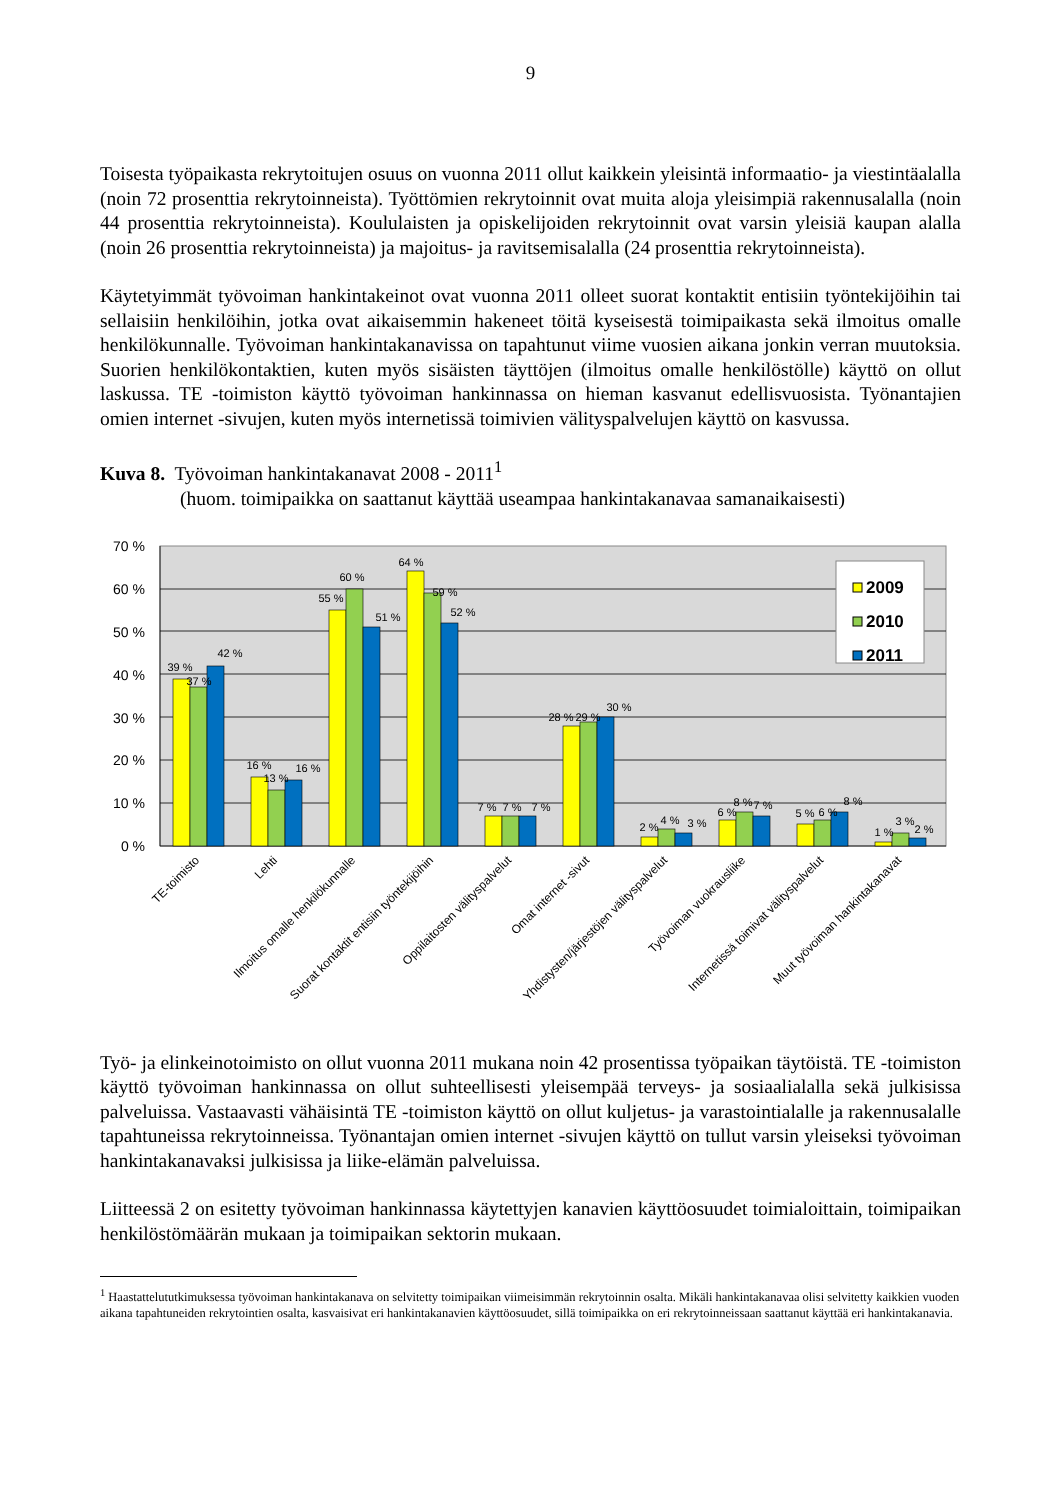9
Toisesta työpaikasta rekrytoitujen osuus on vuonna 2011 ollut kaikkein yleisintä informaatio- ja viestintäalalla (noin 72 prosenttia rekrytoinneista). Työttömien rekrytoinnit ovat muita aloja yleisimpiä rakennusalalla (noin 44 prosenttia rekrytoinneista). Koululaisten ja opiskelijoiden rekrytoinnit ovat varsin yleisiä kaupan alalla (noin 26 prosenttia rekrytoinneista) ja majoitus- ja ravitsemisalalla (24 prosenttia rekrytoinneista).
Käytetyimmät työvoiman hankintakeinot ovat vuonna 2011 olleet suorat kontaktit entisiin työntekijöihin tai sellaisiin henkilöihin, jotka ovat aikaisemmin hakeneet töitä kyseisestä toimipaikasta sekä ilmoitus omalle henkilökunnalle. Työvoiman hankintakanavissa on tapahtunut viime vuosien aikana jonkin verran muutoksia. Suorien henkilökontaktien, kuten myös sisäisten täyttöjen (ilmoitus omalle henkilöstölle) käyttö on ollut laskussa. TE -toimiston käyttö työvoiman hankinnassa on hieman kasvanut edellisvuosista. Työnantajien omien internet -sivujen, kuten myös internetissä toimivien välityspalvelujen käyttö on kasvussa.
Kuva 8. Työvoiman hankintakanavat 2008 - 2011<sup>1</sup>
(huom. toimipaikka on saattanut käyttää useampaa hankintakanavaa samanaikaisesti)
70 %
60 %
50 %
40 %
30 %
20 %
10 %
0 %
39 %
37 %
42 %
16 %
13 %
16 %
55 %
60 %
51 %
64 %
59 %
52 %
7 %
7 %
7 %
28 %
29 %
30 %
2 %
4 %
3 %
6 %
8 %
7 %
5 %
6 %
8 %
1 %
3 %
2 %
2009
2010
2011
TE-toimisto
Lehti
Ilmoitus omalle henkilökunnalle
Suorat kontaktit entisiin työntekijöihin
Oppilaitosten välityspalvelut
Omat internet -sivut
Yhdistysten/järjestöjen välityspalvelut
Työvoiman vuokrausliike
Internetissä toimivat välityspalvelut
Muut työvoiman hankintakanavat
Työ- ja elinkeinotoimisto on ollut vuonna 2011 mukana noin 42 prosentissa työpaikan täytöistä. TE -toimiston käyttö työvoiman hankinnassa on ollut suhteellisesti yleisempää terveys- ja sosiaalialalla sekä julkisissa palveluissa. Vastaavasti vähäisintä TE -toimiston käyttö on ollut kuljetus- ja varastointialalle ja rakennusalalle tapahtuneissa rekrytoinneissa. Työnantajan omien internet -sivujen käyttö on tullut varsin yleiseksi työvoiman hankintakanavaksi julkisissa ja liike-elämän palveluissa.
Liitteessä 2 on esitetty työvoiman hankinnassa käytettyjen kanavien käyttöosuudet toimialoittain, toimipaikan henkilöstömäärän mukaan ja toimipaikan sektorin mukaan.
<sup>1</sup> Haastattelututkimuksessa työvoiman hankintakanava on selvitetty toimipaikan viimeisimmän rekrytoinnin osalta. Mikäli hankintakanavaa olisi selvitetty kaikkien vuoden aikana tapahtuneiden rekrytointien osalta, kasvaisivat eri hankintakanavien käyttöosuudet, sillä toimipaikka on eri rekrytoinneissaan saattanut käyttää eri hankintakanavia.